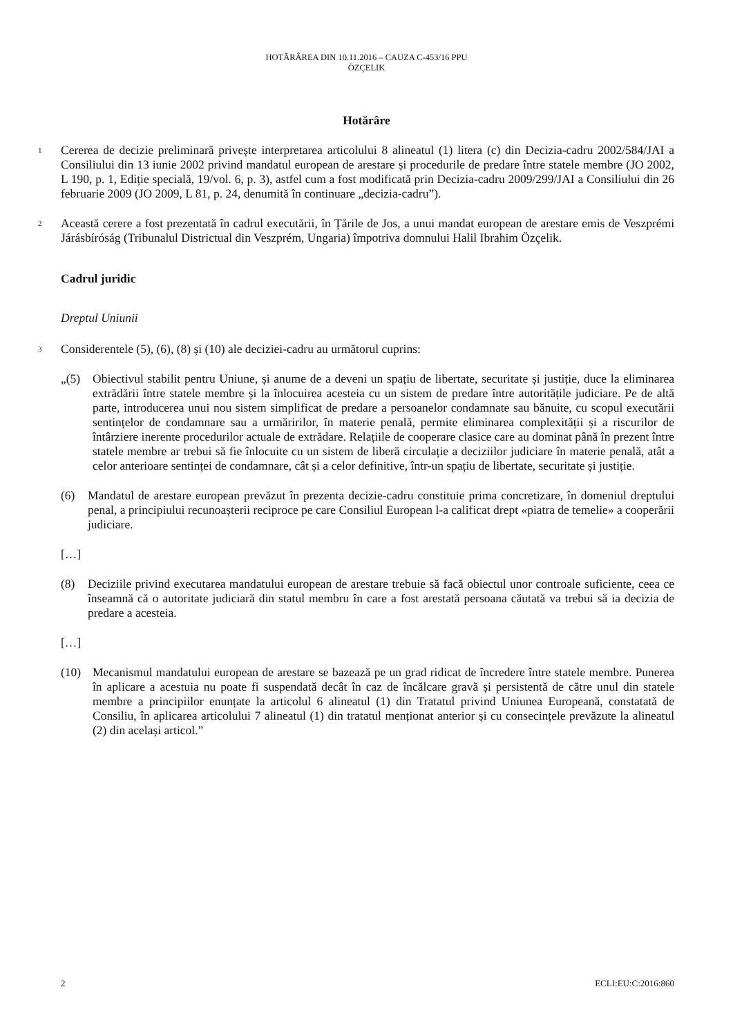HOTĂRÂREA DIN 10.11.2016 – CAUZA C-453/16 PPU
ÖZÇELIK
Hotărâre
1
Cererea de decizie preliminară privește interpretarea articolului 8 alineatul (1) litera (c) din Decizia-cadru 2002/584/JAI a Consiliului din 13 iunie 2002 privind mandatul european de arestare și procedurile de predare între statele membre (JO 2002, L 190, p. 1, Ediție specială, 19/vol. 6, p. 3), astfel cum a fost modificată prin Decizia-cadru 2009/299/JAI a Consiliului din 26 februarie 2009 (JO 2009, L 81, p. 24, denumită în continuare „decizia-cadru”).
2
Această cerere a fost prezentată în cadrul executării, în Țările de Jos, a unui mandat european de arestare emis de Veszprémi Járásbíróság (Tribunalul Districtual din Veszprém, Ungaria) împotriva domnului Halil Ibrahim Özçelik.
Cadrul juridic
Dreptul Uniunii
3
Considerentele (5), (6), (8) și (10) ale deciziei-cadru au următorul cuprins:
„(5) Obiectivul stabilit pentru Uniune, și anume de a deveni un spațiu de libertate, securitate și justiție, duce la eliminarea extrădării între statele membre și la înlocuirea acesteia cu un sistem de predare între autoritățile judiciare. Pe de altă parte, introducerea unui nou sistem simplificat de predare a persoanelor condamnate sau bănuite, cu scopul executării sentințelor de condamnare sau a urmăririlor, în materie penală, permite eliminarea complexității și a riscurilor de întârziere inerente procedurilor actuale de extrădare. Relațiile de cooperare clasice care au dominat până în prezent între statele membre ar trebui să fie înlocuite cu un sistem de liberă circulație a deciziilor judiciare în materie penală, atât a celor anterioare sentinței de condamnare, cât și a celor definitive, într-un spațiu de libertate, securitate și justiție.
(6) Mandatul de arestare european prevăzut în prezenta decizie-cadru constituie prima concretizare, în domeniul dreptului penal, a principiului recunoașterii reciproce pe care Consiliul European l-a calificat drept «piatra de temelie» a cooperării judiciare.
[…]
(8) Deciziile privind executarea mandatului european de arestare trebuie să facă obiectul unor controale suficiente, ceea ce înseamnă că o autoritate judiciară din statul membru în care a fost arestată persoana căutată va trebui să ia decizia de predare a acesteia.
[…]
(10) Mecanismul mandatului european de arestare se bazează pe un grad ridicat de încredere între statele membre. Punerea în aplicare a acestuia nu poate fi suspendată decât în caz de încălcare gravă și persistentă de către unul din statele membre a principiilor enunțate la articolul 6 alineatul (1) din Tratatul privind Uniunea Europeană, constatată de Consiliu, în aplicarea articolului 7 alineatul (1) din tratatul menționat anterior și cu consecințele prevăzute la alineatul (2) din același articol.”
2 ECLI:EU:C:2016:860